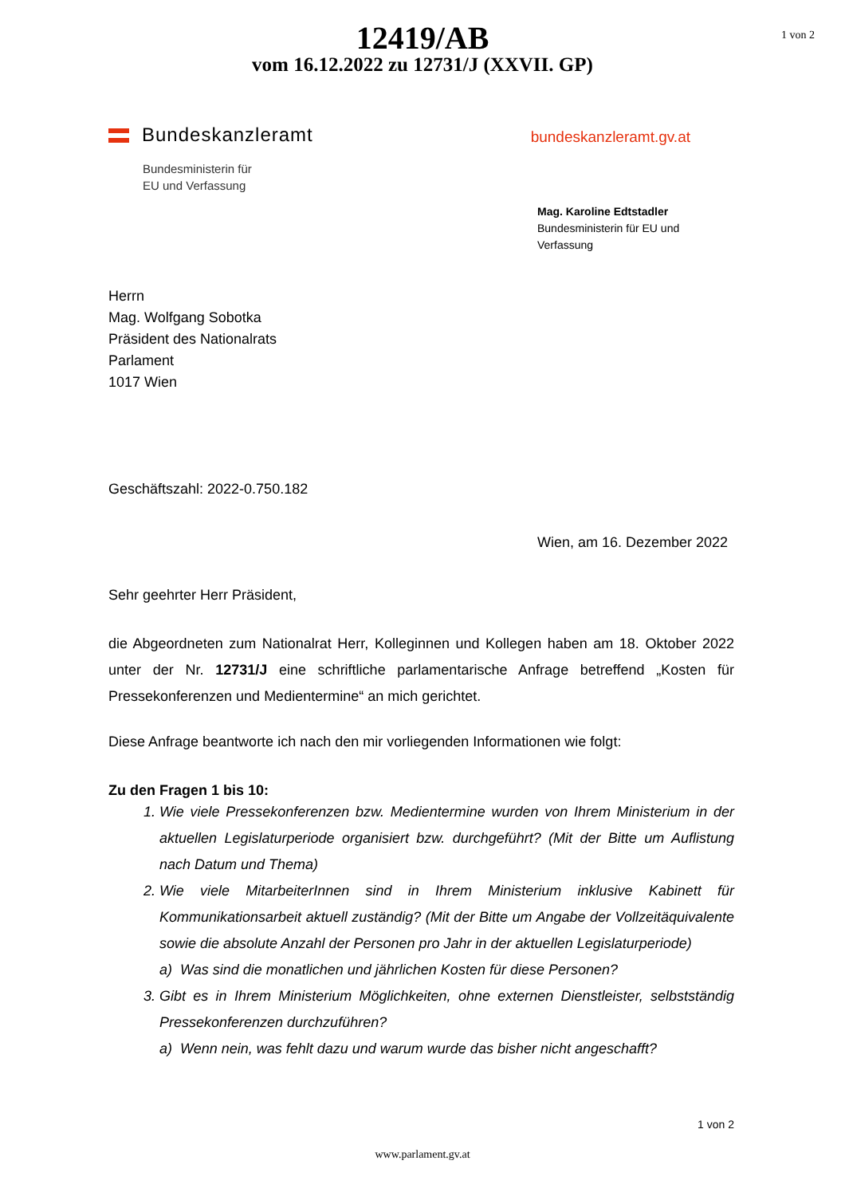1 von 2
12419/AB
vom 16.12.2022 zu 12731/J (XXVII. GP)
Bundeskanzleramt
Bundesministerin für
EU und Verfassung
bundeskanzleramt.gv.at
Mag. Karoline Edtstadler
Bundesministerin für EU und Verfassung
Herrn
Mag. Wolfgang Sobotka
Präsident des Nationalrats
Parlament
1017 Wien
Geschäftszahl: 2022-0.750.182
Wien, am 16. Dezember 2022
Sehr geehrter Herr Präsident,
die Abgeordneten zum Nationalrat Herr, Kolleginnen und Kollegen haben am 18. Oktober 2022 unter der Nr. 12731/J eine schriftliche parlamentarische Anfrage betreffend „Kosten für Pressekonferenzen und Medientermine“ an mich gerichtet.
Diese Anfrage beantworte ich nach den mir vorliegenden Informationen wie folgt:
Zu den Fragen 1 bis 10:
1. Wie viele Pressekonferenzen bzw. Medientermine wurden von Ihrem Ministerium in der aktuellen Legislaturperiode organisiert bzw. durchgeführt? (Mit der Bitte um Auflistung nach Datum und Thema)
2. Wie viele MitarbeiterInnen sind in Ihrem Ministerium inklusive Kabinett für Kommunikationsarbeit aktuell zuständig? (Mit der Bitte um Angabe der Vollzeitäquivalente sowie die absolute Anzahl der Personen pro Jahr in der aktuellen Legislaturperiode)
a) Was sind die monatlichen und jährlichen Kosten für diese Personen?
3. Gibt es in Ihrem Ministerium Möglichkeiten, ohne externen Dienstleister, selbstständig Pressekonferenzen durchzuführen?
a) Wenn nein, was fehlt dazu und warum wurde das bisher nicht angeschafft?
1 von 2
www.parlament.gv.at